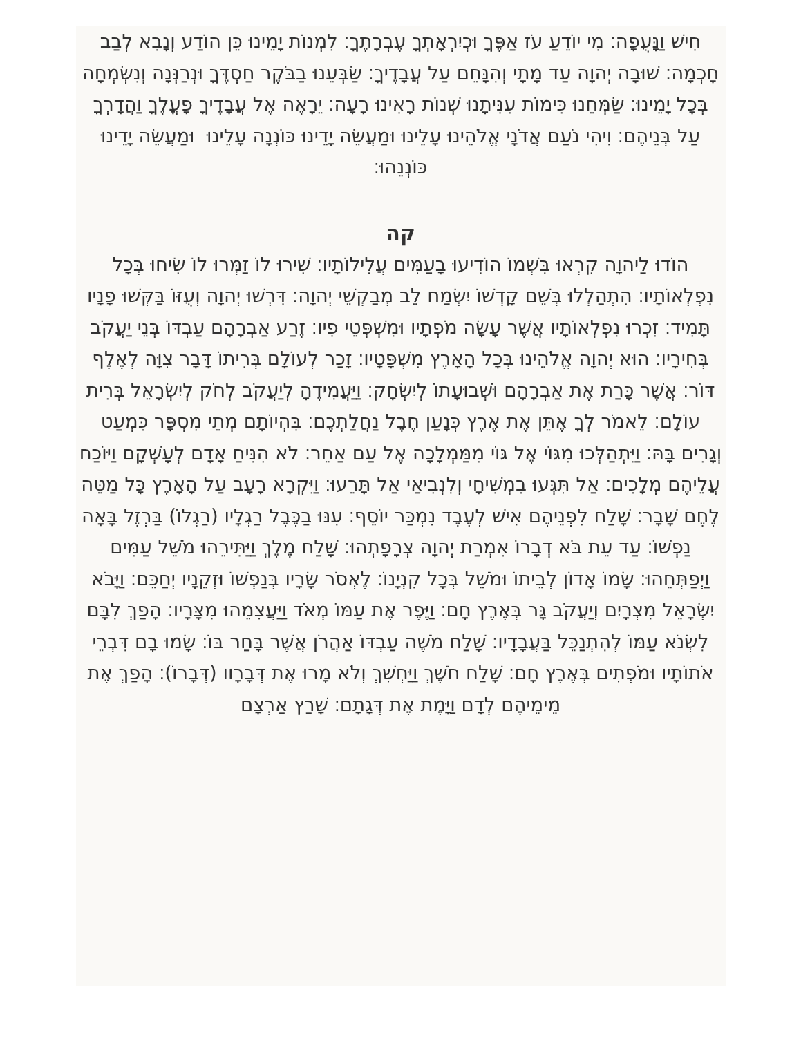חִישׁ וַנָּעֻפָה׃ מִי יוֹדֵעַ עֹז אַפֶּךָ וּכְיִרְאָתְךָ עֶבְרָתֶךָ׃ לִמְנוֹת יָמֵינוּ כֵּן הוֹדַע וְנָבִא לְבַב חָכְמָה׃ שׁוּבָה יְהוָה עַד מָתָי וְהִנָּחֵם עַל עֲבָדֶיךָ׃ שַׂבְּעֵנוּ בַבֹּקֶר חַסְדֶּךָ וּנְרַנְּנָה וְנִשְׂמְחָה בְּכָל יָמֵינוּ׃ שַׂמְּחֵנוּ כִּימוֹת עִנִּיתָנוּ שְׁנוֹת רָאִינוּ רָעָה׃ יֵרָאֶה אֶל עֲבָדֶיךָ פָעֳלֶךָ וַהֲדָרְךָ עַל בְּנֵיהֶם׃ וִיהִי נֹעַם אֲדֹנָי אֱלֹהֵינוּ עָלֵינוּ וּמַעֲשֵׂה יָדֵינוּ כּוֹנְנָה עָלֵינוּ וּמַעֲשֵׂה יָדֵינוּ כּוֹנְנֵהוּ׃
קה
הוֹדוּ לַיהוָה קִרְאוּ בִּשְׁמוֹ הוֹדִיעוּ בָעַמִּים עֲלִילוֹתָיו׃ שִׁירוּ לוֹ זַמְּרוּ לוֹ שִׂיחוּ בְּכָל נִפְלְאוֹתָיו׃ הִתְהַלְלוּ בְּשֵׁם קָדְשׁוֹ יִשְׂמַח לֵב מְבַקְשֵׁי יְהוָה׃ דִּרְשׁוּ יְהוָה וְעֻזּוֹ בַּקְּשׁוּ פָנָיו תָּמִיד׃ זִכְרוּ נִפְלְאוֹתָיו אֲשֶׁר עָשָׂה מֹפְתָיו וּמִשְׁפְּטֵי פִיו׃ זֶרַע אַבְרָהָם עַבְדּוֹ בְּנֵי יַעֲקֹב בְּחִירָיו׃ הוּא יְהוָה אֱלֹהֵינוּ בְּכָל הָאָרֶץ מִשְׁפָּטָיו׃ זָכַר לְעוֹלָם בְּרִיתוֹ דָּבָר צִוָּה לְאֶלֶף דּוֹר׃ אֲשֶׁר כָּרַת אֶת אַבְרָהָם וּשְׁבוּעָתוֹ לְיִשְׂחָק׃ וַיַּעֲמִידֶהָ לְיַעֲקֹב לְחֹק לְיִשְׂרָאֵל בְּרִית עוֹלָם׃ לֵאמֹר לְךָ אֶתֵּן אֶת אֶרֶץ כְּנָעַן חֶבֶל נַחֲלַתְכֶם׃ בִּהְיוֹתָם מְתֵי מִסְפָּר כִּמְעַט וְגָרִים בָּהּ׃ וַיִּתְהַלְּכוּ מִגּוֹי אֶל גּוֹי מִמַּמְלָכָה אֶל עַם אַחֵר׃ לֹא הִנִּיחַ אָדָם לְעָשְׁקָם וַיּוֹכַח עֲלֵיהֶם מְלָכִים׃ אַל תִּגְּעוּ בִמְשִׁיחָי וְלִנְבִיאַי אַל תָּרֵעוּ׃ וַיִּקְרָא רָעָב עַל הָאָרֶץ כָּל מַטֵּה לֶחֶם שָׁבָר׃ שָׁלַח לִפְנֵיהֶם אִישׁ לְעֶבֶד נִמְכַּר יוֹסֵף׃ עִנּוּ בַכֶּבֶל רַגְלָיו (רַגְלוֹ) בַּרְזֶל בָּאָה נַפְשׁוֹ׃ עַד עֵת בֹּא דְבָרוֹ אִמְרַת יְהוָה צְרָפָתְהוּ׃ שָׁלַח מֶלֶךְ וַיַּתִּירֵהוּ מֹשֵׁל עַמִּים וַיְפַתְּחֵהוּ׃ שָׂמוֹ אָדוֹן לְבֵיתוֹ וּמֹשֵׁל בְּכָל קִנְיָנוֹ׃ לֶאְסֹר שָׂרָיו בְּנַפְשׁוֹ וּזְקֵנָיו יְחַכֵּם׃ וַיָּבֹא יִשְׂרָאֵל מִצְרָיִם וְיַעֲקֹב גָּר בְּאֶרֶץ חָם׃ וַיֶּפֶר אֶת עַמּוֹ מְאֹד וַיַּעֲצִמֵהוּ מִצָּרָיו׃ הָפַךְ לִבָּם לִשְׂנֹא עַמּוֹ לְהִתְנַכֵּל בַּעֲבָדָיו׃ שָׁלַח מֹשֶׁה עַבְדּוֹ אַהֲרֹן אֲשֶׁר בָּחַר בּוֹ׃ שָׂמוּ בָם דִּבְרֵי אֹתוֹתָיו וּמֹפְתִים בְּאֶרֶץ חָם׃ שָׁלַח חֹשֶׁךְ וַיַּחְשִׁךְ וְלֹא מָרוּ אֶת דְּבָרָוו (דְּבָרוֹ)׃ הָפַךְ אֶת מֵימֵיהֶם לְדָם וַיָּמֶת אֶת דְּגָתָם׃ שָׁרַץ אַרְצָם